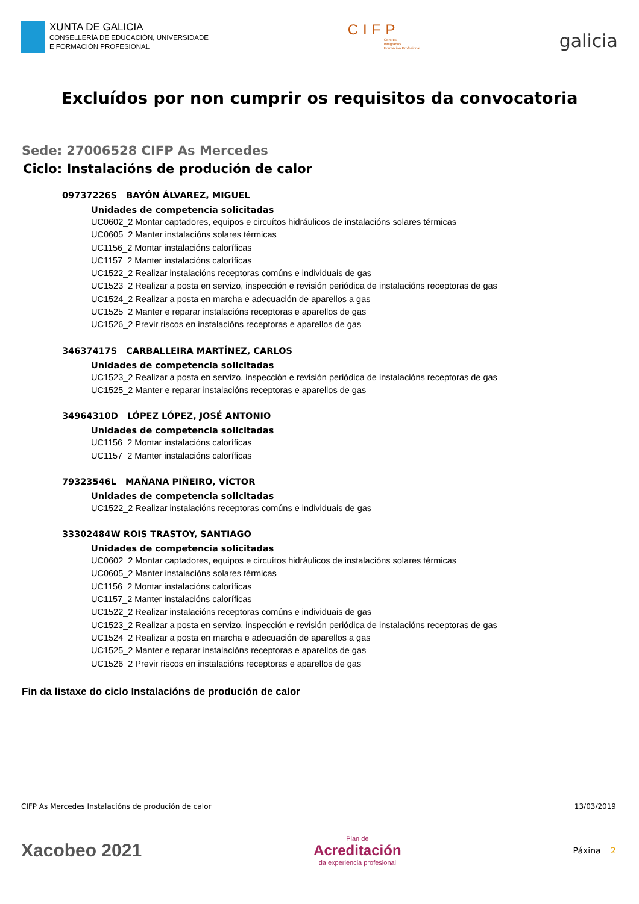XUNTA DE GALICIA
CONSELLERÍA DE EDUCACIÓN, UNIVERSIDADE
E FORMACIÓN PROFESIONAL
CIFP
Centros
Integrados
Formación Profesional
galicia
Excluídos por non cumprir os requisitos da convocatoria
Sede: 27006528 CIFP As Mercedes
Ciclo: Instalacións de produción de calor
09737226S BAYÓN ÁLVAREZ, MIGUEL
Unidades de competencia solicitadas
UC0602_2 Montar captadores, equipos e circuítos hidráulicos de instalacións solares térmicas
UC0605_2 Manter instalacións solares térmicas
UC1156_2 Montar instalacións caloríficas
UC1157_2 Manter instalacións caloríficas
UC1522_2 Realizar instalacións receptoras comúns e individuais de gas
UC1523_2 Realizar a posta en servizo, inspección e revisión periódica de instalacións receptoras de gas
UC1524_2 Realizar a posta en marcha e adecuación de aparellos a gas
UC1525_2 Manter e reparar instalacións receptoras e aparellos de gas
UC1526_2 Previr riscos en instalacións receptoras e aparellos de gas
34637417S CARBALLEIRA MARTÍNEZ, CARLOS
Unidades de competencia solicitadas
UC1523_2 Realizar a posta en servizo, inspección e revisión periódica de instalacións receptoras de gas
UC1525_2 Manter e reparar instalacións receptoras e aparellos de gas
34964310D LÓPEZ LÓPEZ, JOSÉ ANTONIO
Unidades de competencia solicitadas
UC1156_2 Montar instalacións caloríficas
UC1157_2 Manter instalacións caloríficas
79323546L MAÑANA PIÑEIRO, VÍCTOR
Unidades de competencia solicitadas
UC1522_2 Realizar instalacións receptoras comúns e individuais de gas
33302484W ROIS TRASTOY, SANTIAGO
Unidades de competencia solicitadas
UC0602_2 Montar captadores, equipos e circuítos hidráulicos de instalacións solares térmicas
UC0605_2 Manter instalacións solares térmicas
UC1156_2 Montar instalacións caloríficas
UC1157_2 Manter instalacións caloríficas
UC1522_2 Realizar instalacións receptoras comúns e individuais de gas
UC1523_2 Realizar a posta en servizo, inspección e revisión periódica de instalacións receptoras de gas
UC1524_2 Realizar a posta en marcha e adecuación de aparellos a gas
UC1525_2 Manter e reparar instalacións receptoras e aparellos de gas
UC1526_2 Previr riscos en instalacións receptoras e aparellos de gas
Fin da listaxe do ciclo Instalacións de produción de calor
CIFP As Mercedes Instalacións de produción de calor 13/03/2019
Xacobeo 2021
Plan de
Acreditación
da experiencia profesional
Páxina 2